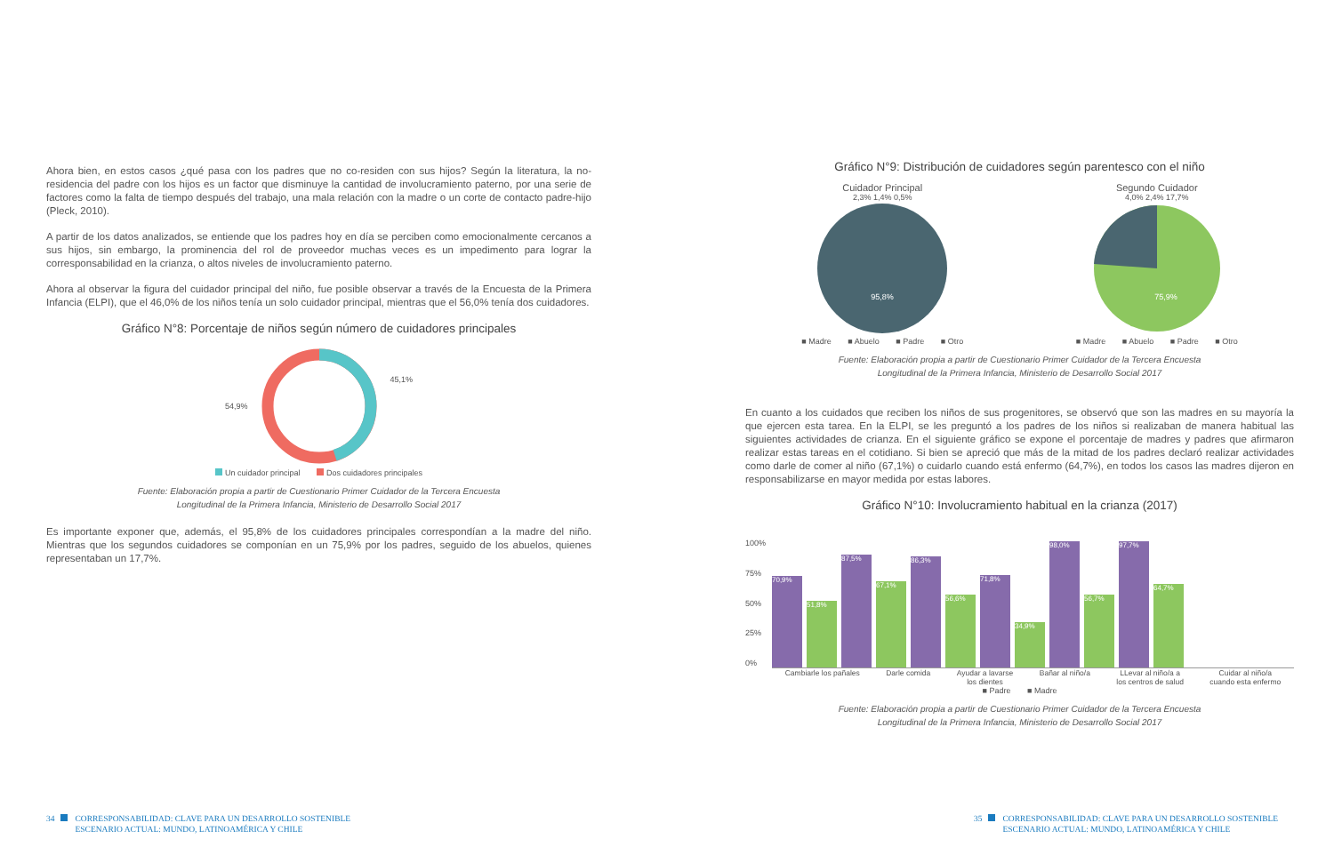Ahora bien, en estos casos ¿qué pasa con los padres que no co-residen con sus hijos? Según la literatura, la no-residencia del padre con los hijos es un factor que disminuye la cantidad de involucramiento paterno, por una serie de factores como la falta de tiempo después del trabajo, una mala relación con la madre o un corte de contacto padre-hijo (Pleck, 2010).
A partir de los datos analizados, se entiende que los padres hoy en día se perciben como emocionalmente cercanos a sus hijos, sin embargo, la prominencia del rol de proveedor muchas veces es un impedimento para lograr la corresponsabilidad en la crianza, o altos niveles de involucramiento paterno.
Ahora al observar la figura del cuidador principal del niño, fue posible observar a través de la Encuesta de la Primera Infancia (ELPI), que el 46,0% de los niños tenía un solo cuidador principal, mientras que el 56,0% tenía dos cuidadores.
Gráfico N°8: Porcentaje de niños según número de cuidadores principales
54,9% 45,1%
Un cuidador principal Dos cuidadores principales
Fuente: Elaboración propia a partir de Cuestionario Primer Cuidador de la Tercera Encuesta
Longitudinal de la Primera Infancia, Ministerio de Desarrollo Social 2017
Es importante exponer que, además, el 95,8% de los cuidadores principales correspondían a la madre del niño. Mientras que los segundos cuidadores se componían en un 75,9% por los padres, seguido de los abuelos, quienes representaban un 17,7%.
34 CORRESPONSABILIDAD: CLAVE PARA UN DESARROLLO SOSTENIBLE
ESCENARIO ACTUAL: MUNDO, LATINOAMÉRICA Y CHILE
Gráfico N°9: Distribución de cuidadores según parentesco con el niño
Cuidador Principal
2,3% 1,4% 0,5%
95,8%
■ Madre ■ Abuelo ■ Padre ■ Otro
Segundo Cuidador
4,0% 2,4% 17,7%
75,9%
■ Madre ■ Abuelo ■ Padre ■ Otro
Fuente: Elaboración propia a partir de Cuestionario Primer Cuidador de la Tercera Encuesta
Longitudinal de la Primera Infancia, Ministerio de Desarrollo Social 2017
En cuanto a los cuidados que reciben los niños de sus progenitores, se observó que son las madres en su mayoría la que ejercen esta tarea. En la ELPI, se les preguntó a los padres de los niños si realizaban de manera habitual las siguientes actividades de crianza. En el siguiente gráfico se expone el porcentaje de madres y padres que afirmaron realizar estas tareas en el cotidiano. Si bien se apreció que más de la mitad de los padres declaró realizar actividades como darle de comer al niño (67,1%) o cuidarlo cuando está enfermo (64,7%), en todos los casos las madres dijeron en responsabilizarse en mayor medida por estas labores.
Gráfico N°10: Involucramiento habitual en la crianza (2017)
100%
75%
50%
25%
0%
70,9%
51,8%
87,5%
67,1%
86,3%
56,6%
71,8%
34,9%
98,0%
56,7%
97,7%
64,7%
Cambiarle los pañales Darle comida Ayudar a lavarse
los dientes Bañar al niño/a LLevar al niño/a a
los centros de salud Cuidar al niño/a
cuando esta enfermo
■ Padre ■ Madre
Fuente: Elaboración propia a partir de Cuestionario Primer Cuidador de la Tercera Encuesta
Longitudinal de la Primera Infancia, Ministerio de Desarrollo Social 2017
35 CORRESPONSABILIDAD: CLAVE PARA UN DESARROLLO SOSTENIBLE
ESCENARIO ACTUAL: MUNDO, LATINOAMÉRICA Y CHILE